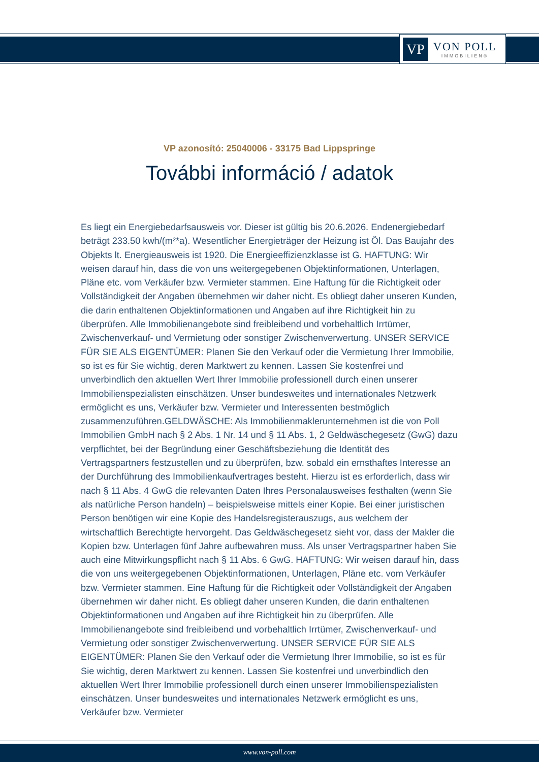VP
VON POLL
IMMOBILIEN®
VP azonosító: 25040006 - 33175 Bad Lippspringe
További információ / adatok
Es liegt ein Energiebedarfsausweis vor. Dieser ist gültig bis 20.6.2026. Endenergiebedarf beträgt 233.50 kwh/(m²*a). Wesentlicher Energieträger der Heizung ist Öl. Das Baujahr des Objekts lt. Energieausweis ist 1920. Die Energieeffizienzklasse ist G. HAFTUNG: Wir weisen darauf hin, dass die von uns weitergegebenen Objektinformationen, Unterlagen, Pläne etc. vom Verkäufer bzw. Vermieter stammen. Eine Haftung für die Richtigkeit oder Vollständigkeit der Angaben übernehmen wir daher nicht. Es obliegt daher unseren Kunden, die darin enthaltenen Objektinformationen und Angaben auf ihre Richtigkeit hin zu überprüfen. Alle Immobilienangebote sind freibleibend und vorbehaltlich Irrtümer, Zwischenverkauf- und Vermietung oder sonstiger Zwischenverwertung. UNSER SERVICE FÜR SIE ALS EIGENTÜMER: Planen Sie den Verkauf oder die Vermietung Ihrer Immobilie, so ist es für Sie wichtig, deren Marktwert zu kennen. Lassen Sie kostenfrei und unverbindlich den aktuellen Wert Ihrer Immobilie professionell durch einen unserer Immobilienspezialisten einschätzen. Unser bundesweites und internationales Netzwerk ermöglicht es uns, Verkäufer bzw. Vermieter und Interessenten bestmöglich zusammenzuführen.GELDWÄSCHE: Als Immobilienmaklerunternehmen ist die von Poll Immobilien GmbH nach § 2 Abs. 1 Nr. 14 und § 11 Abs. 1, 2 Geldwäschegesetz (GwG) dazu verpflichtet, bei der Begründung einer Geschäftsbeziehung die Identität des Vertragspartners festzustellen und zu überprüfen, bzw. sobald ein ernsthaftes Interesse an der Durchführung des Immobilienkaufvertrages besteht. Hierzu ist es erforderlich, dass wir nach § 11 Abs. 4 GwG die relevanten Daten Ihres Personalausweises festhalten (wenn Sie als natürliche Person handeln) – beispielsweise mittels einer Kopie. Bei einer juristischen Person benötigen wir eine Kopie des Handelsregisterauszugs, aus welchem der wirtschaftlich Berechtigte hervorgeht. Das Geldwäschegesetz sieht vor, dass der Makler die Kopien bzw. Unterlagen fünf Jahre aufbewahren muss. Als unser Vertragspartner haben Sie auch eine Mitwirkungspflicht nach § 11 Abs. 6 GwG. HAFTUNG: Wir weisen darauf hin, dass die von uns weitergegebenen Objektinformationen, Unterlagen, Pläne etc. vom Verkäufer bzw. Vermieter stammen. Eine Haftung für die Richtigkeit oder Vollständigkeit der Angaben übernehmen wir daher nicht. Es obliegt daher unseren Kunden, die darin enthaltenen Objektinformationen und Angaben auf ihre Richtigkeit hin zu überprüfen. Alle Immobilienangebote sind freibleibend und vorbehaltlich Irrtümer, Zwischenverkauf- und Vermietung oder sonstiger Zwischenverwertung. UNSER SERVICE FÜR SIE ALS EIGENTÜMER: Planen Sie den Verkauf oder die Vermietung Ihrer Immobilie, so ist es für Sie wichtig, deren Marktwert zu kennen. Lassen Sie kostenfrei und unverbindlich den aktuellen Wert Ihrer Immobilie professionell durch einen unserer Immobilienspezialisten einschätzen. Unser bundesweites und internationales Netzwerk ermöglicht es uns, Verkäufer bzw. Vermieter
www.von-poll.com